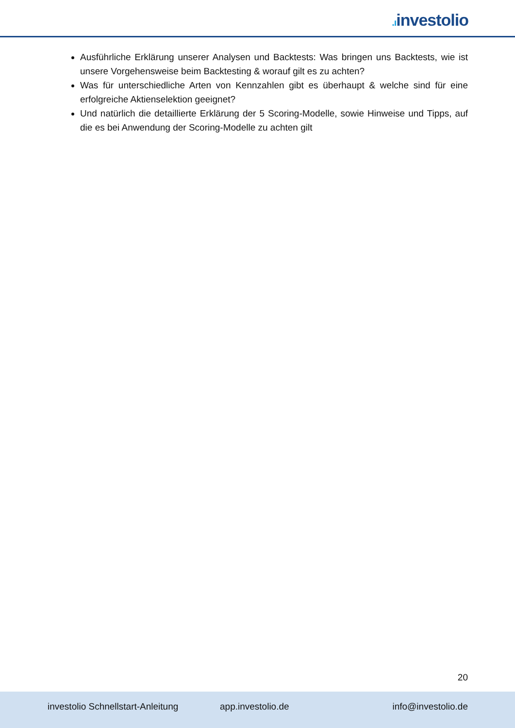.ıinvestolio
Ausführliche Erklärung unserer Analysen und Backtests: Was bringen uns Backtests, wie ist unsere Vorgehensweise beim Backtesting & worauf gilt es zu achten?
Was für unterschiedliche Arten von Kennzahlen gibt es überhaupt & welche sind für eine erfolgreiche Aktienselektion geeignet?
Und natürlich die detaillierte Erklärung der 5 Scoring-Modelle, sowie Hinweise und Tipps, auf die es bei Anwendung der Scoring-Modelle zu achten gilt
20
investolio Schnellstart-Anleitung
app.investolio.de info@investolio.de